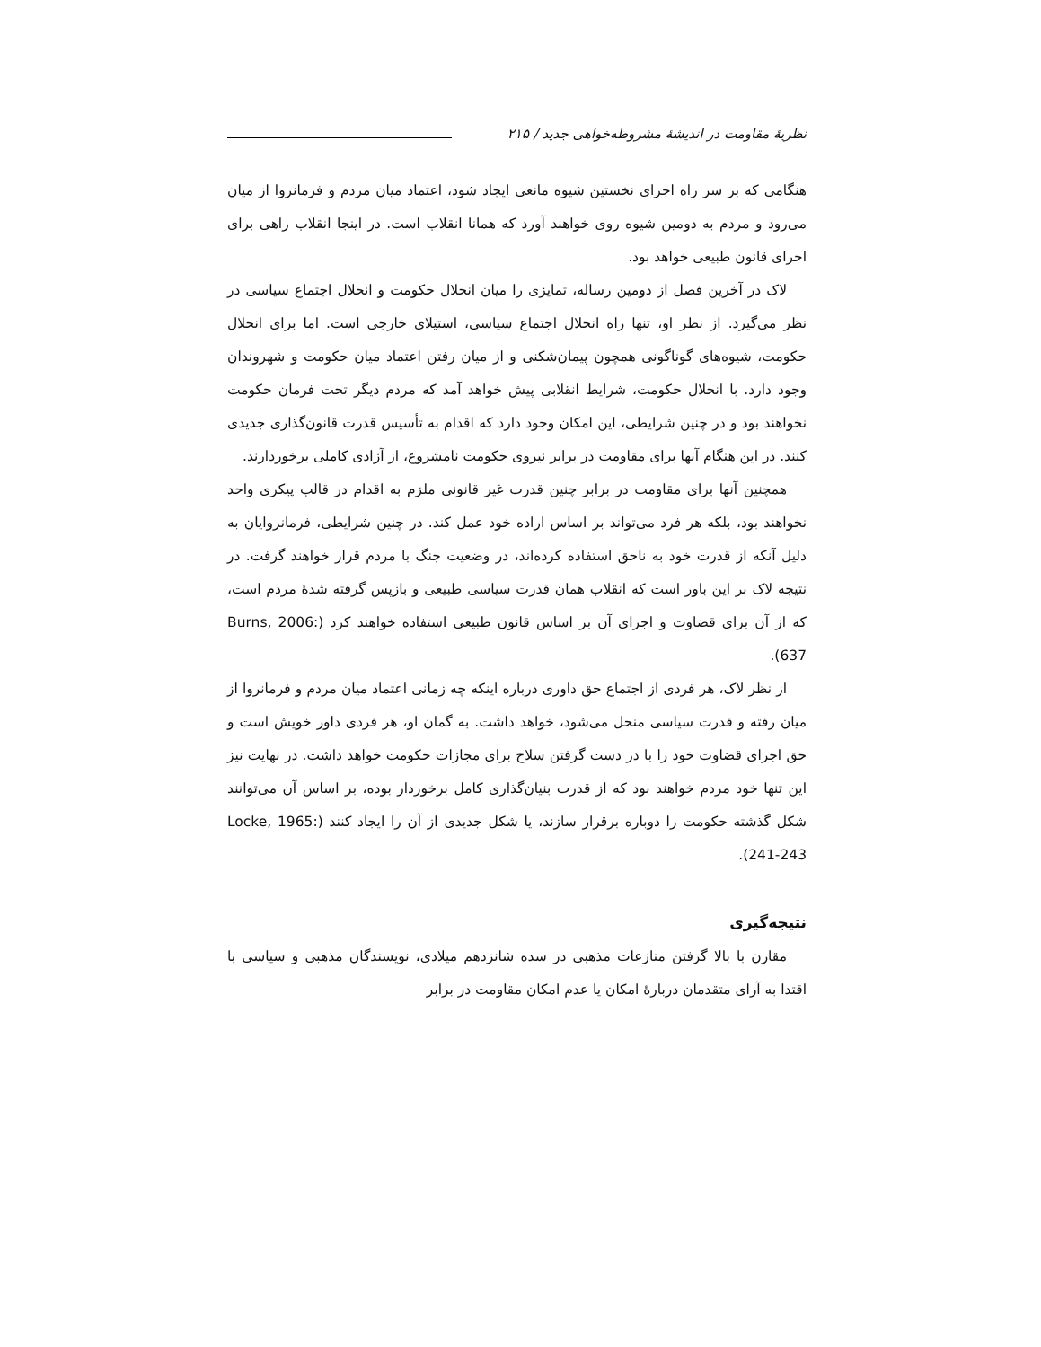نظریهٔ مقاومت در اندیشهٔ مشروطه‌خواهی جدید / ۲۱۵
هنگامی که بر سر راه اجرای نخستین شیوه مانعی ایجاد شود، اعتماد میان مردم و فرمانروا از میان می‌رود و مردم به دومین شیوه روی خواهند آورد که همانا انقلاب است. در اینجا انقلاب راهی برای اجرای قانون طبیعی خواهد بود.
لاک در آخرین فصل از دومین رساله، تمایزی را میان انحلال حکومت و انحلال اجتماع سیاسی در نظر می‌گیرد. از نظر او، تنها راه انحلال اجتماع سیاسی، استیلای خارجی است. اما برای انحلال حکومت، شیوه‌های گوناگونی همچون پیمان‌شکنی و از میان رفتن اعتماد میان حکومت و شهروندان وجود دارد. با انحلال حکومت، شرایط انقلابی پیش خواهد آمد که مردم دیگر تحت فرمان حکومت نخواهند بود و در چنین شرایطی، این امکان وجود دارد که اقدام به تأسیس قدرت قانون‌گذاری جدیدی کنند. در این هنگام آنها برای مقاومت در برابر نیروی حکومت نامشروع، از آزادی کاملی برخوردارند.
همچنین آنها برای مقاومت در برابر چنین قدرت غیر قانونی ملزم به اقدام در قالب پیکری واحد نخواهند بود، بلکه هر فرد می‌تواند بر اساس اراده خود عمل کند. در چنین شرایطی، فرمانروایان به دلیل آنکه از قدرت خود به ناحق استفاده کرده‌اند، در وضعیت جنگ با مردم قرار خواهند گرفت. در نتیجه لاک بر این باور است که انقلاب همان قدرت سیاسی طبیعی و بازپس گرفته شدهٔ مردم است، که از آن برای قضاوت و اجرای آن بر اساس قانون طبیعی استفاده خواهند کرد (Burns, 2006: 637).
از نظر لاک، هر فردی از اجتماع حق داوری درباره اینکه چه زمانی اعتماد میان مردم و فرمانروا از میان رفته و قدرت سیاسی منحل می‌شود، خواهد داشت. به گمان او، هر فردی داور خویش است و حق اجرای قضاوت خود را با در دست گرفتن سلاح برای مجازات حکومت خواهد داشت. در نهایت نیز این تنها خود مردم خواهند بود که از قدرت بنیان‌گذاری کامل برخوردار بوده، بر اساس آن می‌توانند شکل گذشته حکومت را دوباره برقرار سازند، یا شکل جدیدی از آن را ایجاد کنند (Locke, 1965: 241-243).
نتیجه‌گیری
مقارن با بالا گرفتن منازعات مذهبی در سده شانزدهم میلادی، نویسندگان مذهبی و سیاسی با اقتدا به آرای متقدمان دربارهٔ امکان یا عدم امکان مقاومت در برابر